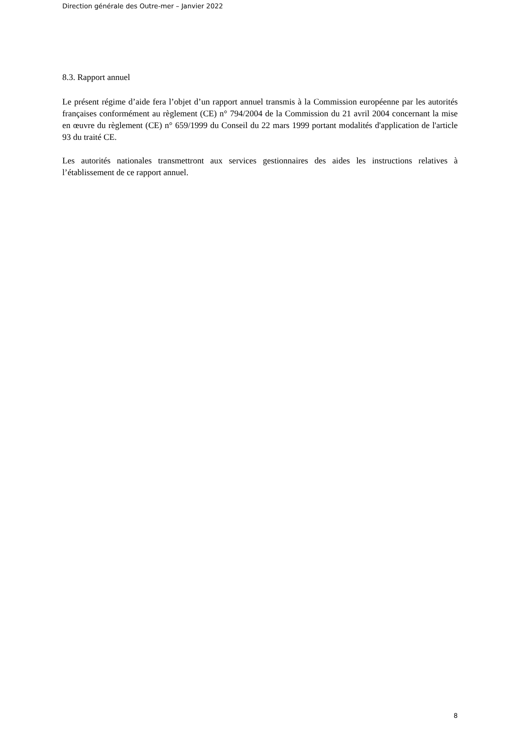Direction générale des Outre-mer – Janvier 2022
8.3. Rapport annuel
Le présent régime d’aide fera l’objet d’un rapport annuel transmis à la Commission européenne par les autorités françaises conformément au règlement (CE) n° 794/2004 de la Commission du 21 avril 2004 concernant la mise en œuvre du règlement (CE) n° 659/1999 du Conseil du 22 mars 1999 portant modalités d'application de l'article 93 du traité CE.
Les autorités nationales transmettront aux services gestionnaires des aides les instructions relatives à l’établissement de ce rapport annuel.
8